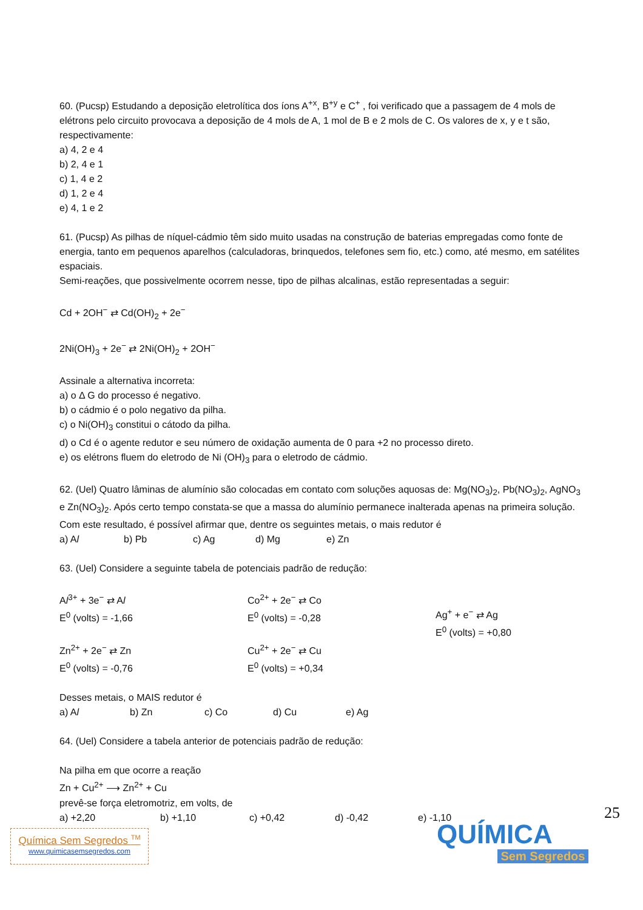60. (Pucsp) Estudando a deposição eletrolítica dos íons A<sup>+x</sup>, B<sup>+y</sup> e C<sup>+</sup> , foi verificado que a passagem de 4 mols de elétrons pelo circuito provocava a deposição de 4 mols de A, 1 mol de B e 2 mols de C. Os valores de x, y e t são, respectivamente:
a) 4, 2 e 4
b) 2, 4 e 1
c) 1, 4 e 2
d) 1, 2 e 4
e) 4, 1 e 2
61. (Pucsp) As pilhas de níquel-cádmio têm sido muito usadas na construção de baterias empregadas como fonte de energia, tanto em pequenos aparelhos (calculadoras, brinquedos, telefones sem fio, etc.) como, até mesmo, em satélites espaciais.
Semi-reações, que possivelmente ocorrem nesse, tipo de pilhas alcalinas, estão representadas a seguir:
Cd + 2OH<sup>−</sup> ⇄ Cd(OH)<sub>2</sub> + 2e<sup>−</sup>
2Ni(OH)<sub>3</sub> + 2e<sup>−</sup> ⇄ 2Ni(OH)<sub>2</sub> + 2OH<sup>−</sup>
Assinale a alternativa incorreta:
a) o Δ G do processo é negativo.
b) o cádmio é o polo negativo da pilha.
c) o Ni(OH)<sub>3</sub> constitui o cátodo da pilha.
d) o Cd é o agente redutor e seu número de oxidação aumenta de 0 para +2 no processo direto.
e) os elétrons fluem do eletrodo de Ni (OH)<sub>3</sub> para o eletrodo de cádmio.
62. (Uel) Quatro lâminas de alumínio são colocadas em contato com soluções aquosas de: Mg(NO<sub>3</sub>)<sub>2</sub>, Pb(NO<sub>3</sub>)<sub>2</sub>, AgNO<sub>3</sub> e Zn(NO<sub>3</sub>)<sub>2</sub>. Após certo tempo constata-se que a massa do alumínio permanece inalterada apenas na primeira solução. Com este resultado, é possível afirmar que, dentre os seguintes metais, o mais redutor é
a) Al b) Pb c) Ag d) Mg e) Zn
63. (Uel) Considere a seguinte tabela de potenciais padrão de redução:
Al<sup>3+</sup> + 3e<sup>−</sup> ⇄ Al
E<sup>0</sup> (volts) = -1,66
Co<sup>2+</sup> + 2e<sup>−</sup> ⇄ Co
E<sup>0</sup> (volts) = -0,28
Ag<sup>+</sup> + e<sup>−</sup> ⇄ Ag
E<sup>0</sup> (volts) = +0,80
Zn<sup>2+</sup> + 2e<sup>−</sup> ⇄ Zn
E<sup>0</sup> (volts) = -0,76
Cu<sup>2+</sup> + 2e<sup>−</sup> ⇄ Cu
E<sup>0</sup> (volts) = +0,34
Desses metais, o MAIS redutor é
a) Al b) Zn c) Co d) Cu e) Ag
64. (Uel) Considere a tabela anterior de potenciais padrão de redução:
Na pilha em que ocorre a reação
Zn + Cu<sup>2+</sup> ⟶ Zn<sup>2+</sup> + Cu
prevê-se força eletromotriz, em volts, de
a) +2,20 b) +1,10 c) +0,42 d) -0,42 e) -1,10
25
Química Sem Segredos <sup>TM</sup>
www.quimicasemsegredos.com
QUÍMICA
Sem Segredos